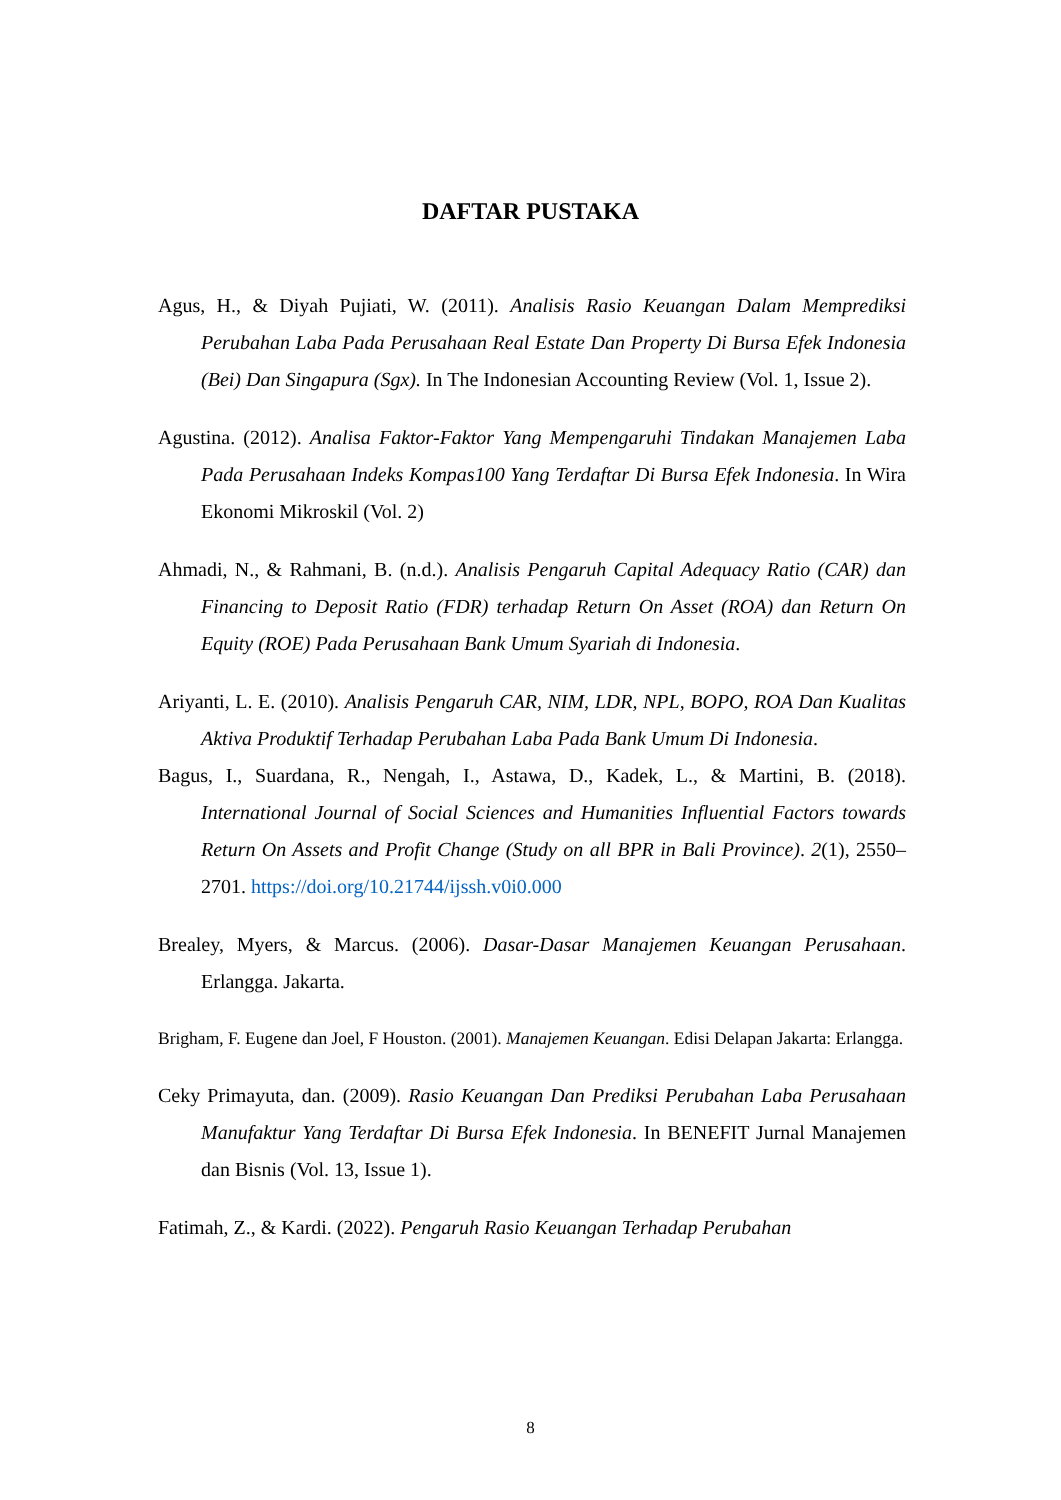DAFTAR PUSTAKA
Agus, H., & Diyah Pujiati, W. (2011). Analisis Rasio Keuangan Dalam Memprediksi Perubahan Laba Pada Perusahaan Real Estate Dan Property Di Bursa Efek Indonesia (Bei) Dan Singapura (Sgx). In The Indonesian Accounting Review (Vol. 1, Issue 2).
Agustina. (2012). Analisa Faktor-Faktor Yang Mempengaruhi Tindakan Manajemen Laba Pada Perusahaan Indeks Kompas100 Yang Terdaftar Di Bursa Efek Indonesia. In Wira Ekonomi Mikroskil (Vol. 2)
Ahmadi, N., & Rahmani, B. (n.d.). Analisis Pengaruh Capital Adequacy Ratio (CAR) dan Financing to Deposit Ratio (FDR) terhadap Return On Asset (ROA) dan Return On Equity (ROE) Pada Perusahaan Bank Umum Syariah di Indonesia.
Ariyanti, L. E. (2010). Analisis Pengaruh CAR, NIM, LDR, NPL, BOPO, ROA Dan Kualitas Aktiva Produktif Terhadap Perubahan Laba Pada Bank Umum Di Indonesia.
Bagus, I., Suardana, R., Nengah, I., Astawa, D., Kadek, L., & Martini, B. (2018). International Journal of Social Sciences and Humanities Influential Factors towards Return On Assets and Profit Change (Study on all BPR in Bali Province). 2(1), 2550–2701. https://doi.org/10.21744/ijssh.v0i0.000
Brealey, Myers, & Marcus. (2006). Dasar-Dasar Manajemen Keuangan Perusahaan. Erlangga. Jakarta.
Brigham, F. Eugene dan Joel, F Houston. (2001). Manajemen Keuangan. Edisi Delapan Jakarta: Erlangga.
Ceky Primayuta, dan. (2009). Rasio Keuangan Dan Prediksi Perubahan Laba Perusahaan Manufaktur Yang Terdaftar Di Bursa Efek Indonesia. In BENEFIT Jurnal Manajemen dan Bisnis (Vol. 13, Issue 1).
Fatimah, Z., & Kardi. (2022). Pengaruh Rasio Keuangan Terhadap Perubahan
8